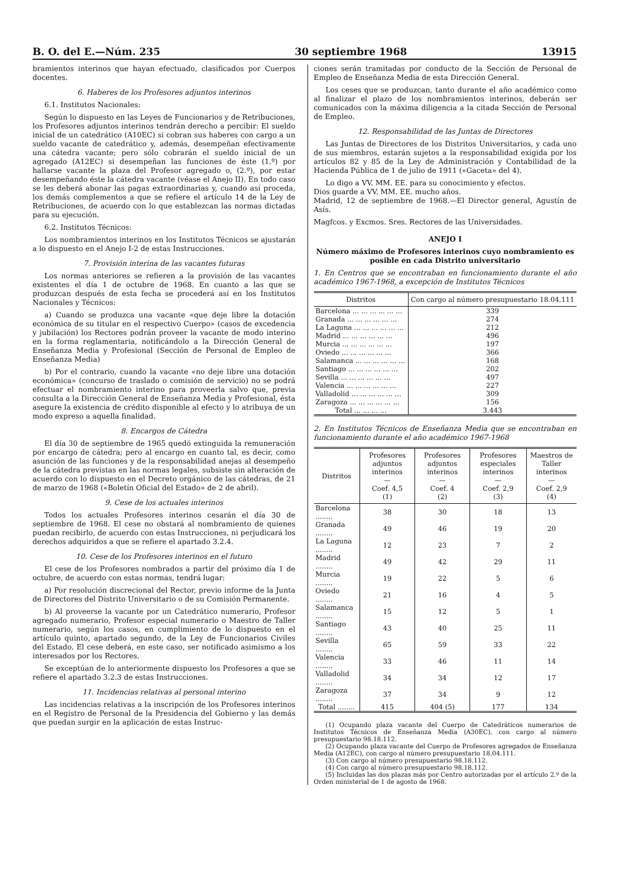B. O. del E.—Núm. 235 30 septiembre 1968 13915
bramientos interinos que hayan efectuado, clasificados por Cuerpos docentes.
6. Haberes de los Profesores adjuntos interinos
6.1. Institutos Nacionales:
Según lo dispuesto en las Leyes de Funcionarios y de Retribuciones, los Profesores adjuntos interinos tendrán derecho a percibir: El sueldo inicial de un catedrático (A10EC) si cobran sus haberes con cargo a un sueldo vacante de catedrático y, además, desempeñan efectivamente una cátedra vacante; pero sólo cobrarán el sueldo inicial de un agregado (A12EC) si desempeñan las funciones de éste (1.º) por hallarse vacante la plaza del Profesor agregado o, (2.º), por estar desempeñando éste la cátedra vacante (véase el Anejo II). En todo caso se les deberá abonar las pagas extraordinarias y, cuando así proceda, los demás complementos a que se refiere el artículo 14 de la Ley de Retribuciones, de acuerdo con lo que establezcan las normas dictadas para su ejecución.
6.2. Institutos Técnicos:
Los nombramientos interinos en los Institutos Técnicos se ajustarán a lo dispuesto en el Anejo I-2 de estas Instrucciones.
7. Provisión interina de las vacantes futuras
Los normas anteriores se refieren a la provisión de las vacantes existentes el día 1 de octubre de 1968. En cuanto a las que se produzcan después de esta fecha se procederá así en los Institutos Nacionales y Técnicos:
a) Cuando se produzca una vacante «que deje libre la dotación económica de su titular en el respectivo Cuerpo» (casos de excedencia y jubilación) los Rectores podrán proveer la vacante de modo interino en la forma reglamentaria, notificándolo a la Dirección General de Enseñanza Media y Profesional (Sección de Personal de Empleo de Enseñanza Media)
b) Por el contrario, cuando la vacante «no deje libre una dotación económica» (concurso de traslado o comisión de servicio) no se podrá efectuar el nombramiento interino para proveerla salvo que, previa consulta a la Dirección General de Enseñanza Media y Profesional, ésta asegure la existencia de crédito disponible al efecto y lo atribuya de un modo expreso a aquella finalidad.
8. Encargos de Cátedra
El día 30 de septiembre de 1965 quedó extinguida la remuneración por encargo de cátedra; pero al encargo en cuanto tal, es decir, como asunción de las funciones y de la responsabilidad anejas al desempeño de la cátedra previstas en las normas legales, subsiste sin alteración de acuerdo con lo dispuesto en el Decreto orgánico de las cátedras, de 21 de marzo de 1968 («Boletín Oficial del Estado» de 2 de abril).
9. Cese de los actuales interinos
Todos los actuales Profesores interinos cesarán el día 30 de septiembre de 1968. El cese no obstará al nombramiento de quienes puedan recibirlo, de acuerdo con estas Instrucciones, ni perjudicará los derechos adquiridos a que se refiere el apartado 3.2.4.
10. Cese de los Profesores interinos en el futuro
El cese de los Profesores nombrados a partir del próximo día 1 de octubre, de acuerdo con estas normas, tendrá lugar:
a) Por resolución discrecional del Rector, previo informe de la Junta de Directores del Distrito Universitario o de su Comisión Permanente.
b) Al proveerse la vacante por un Catedrático numerario, Profesor agregado numerario, Profesor especial numerario o Maestro de Taller numerario, según los casos, en cumplimiento de lo dispuesto en el artículo quinto, apartado segundo, de la Ley de Funcionarios Civiles del Estado. El cese deberá, en este caso, ser notificado asimismo a los interesados por los Rectores.
Se exceptúan de lo anteriormente dispuesto los Profesores a que se refiere el apartado 3.2.3 de estas Instrucciones.
11. Incidencias relativas al personal interino
Las incidencias relativas a la inscripción de los Profesores interinos en el Registro de Personal de la Presidencia del Gobierno y las demás que puedan surgir en la aplicación de estas Instruc-
ciones serán tramitadas por conducto de la Sección de Personal de Empleo de Enseñanza Media de esta Dirección General.
Los ceses que se produzcan, tanto durante el año académico como al finalizar el plazo de los nombramientos interinos, deberán ser comunicados con la máxima diligencia a la citada Sección de Personal de Empleo.
12. Responsabilidad de las Juntas de Directores
Las Juntas de Directores de los Distritos Universitarios, y cada uno de sus miembros, estarán sujetos a la responsabilidad exigida por los artículos 82 y 85 de la Ley de Administración y Contabilidad de la Hacienda Pública de 1 de julio de 1911 («Gaceta» del 4).
Lo digo a VV. MM. EE. para su conocimiento y efectos.
Dios guarde a VV. MM. EE. mucho años.
Madrid, 12 de septiembre de 1968.—El Director general, Agustín de Asís.
Magfcos. y Excmos. Sres. Rectores de las Universidades.
ANEJO I
Número máximo de Profesores interinos cuyo nombramiento es posible en cada Distrito universitario
1. En Centros que se encontraban en funcionamiento durante el año académico 1967-1968, a excepción de Institutos Técnicos
| Distritos | Con cargo al número presupuestario 18.04.111 |
| --- | --- |
| Barcelona ... ... ... ... ... ... | 339 |
| Granada ... ... ... ... ... ... | 274 |
| La Laguna ... ... ... ... ... ... | 212 |
| Madrid ... ... ... ... ... ... | 496 |
| Murcia ... ... ... ... ... ... | 197 |
| Oviedo ... ... ... ... ... ... | 366 |
| Salamanca ... ... ... ... ... ... | 168 |
| Santiago ... ... ... ... ... ... | 202 |
| Sevilla ... ... ... ... ... ... | 497 |
| Valencia ... ... ... ... ... ... | 227 |
| Valladolid ... ... ... ... ... ... | 309 |
| Zaragoza ... ... ... ... ... ... | 156 |
| Total ... ... ... ... | 3.443 |
2. En Institutos Técnicos de Enseñanza Media que se encontraban en funcionamiento durante el año académico 1967-1968
| Distritos | Profesores adjuntos interinos — Coef. 4,5 (1) | Profesores adjuntos interinos — Coef. 4 (2) | Profesores especiales interinos — Coef. 2,9 (3) | Maestros de Taller interinos — Coef. 2,9 (4) |
| --- | --- | --- | --- | --- |
| Barcelona ........ | 38 | 30 | 18 | 13 |
| Granada ........ | 49 | 46 | 19 | 20 |
| La Laguna ........ | 12 | 23 | 7 | 2 |
| Madrid ........ | 49 | 42 | 29 | 11 |
| Murcia ........ | 19 | 22 | 5 | 6 |
| Oviedo ........ | 21 | 16 | 4 | 5 |
| Salamanca ........ | 15 | 12 | 5 | 1 |
| Santiago ........ | 43 | 40 | 25 | 11 |
| Sevilla ........ | 65 | 59 | 33 | 22 |
| Valencia ........ | 33 | 46 | 11 | 14 |
| Valladolid ........ | 34 | 34 | 12 | 17 |
| Zaragoza ........ | 37 | 34 | 9 | 12 |
| Total ........ | 415 | 404 (5) | 177 | 134 |
(1) Ocupando plaza vacante del Cuerpo de Catedráticos numerarios de Institutos Técnicos de Enseñanza Media (A30EC), con cargo al número presupuestario 98.18.112.
(2) Ocupando plaza vacante del Cuerpo de Profesores agregados de Enseñanza Media (A12EC), con cargo al número presupuestario 18.04.111.
(3) Con cargo al número presupuestario 98.18.112.
(4) Con cargo al número presupuestario 98.18.112.
(5) Incluidas las dos plazas más por Centro autorizadas por el artículo 2.º de la Orden ministerial de 1 de agosto de 1968.